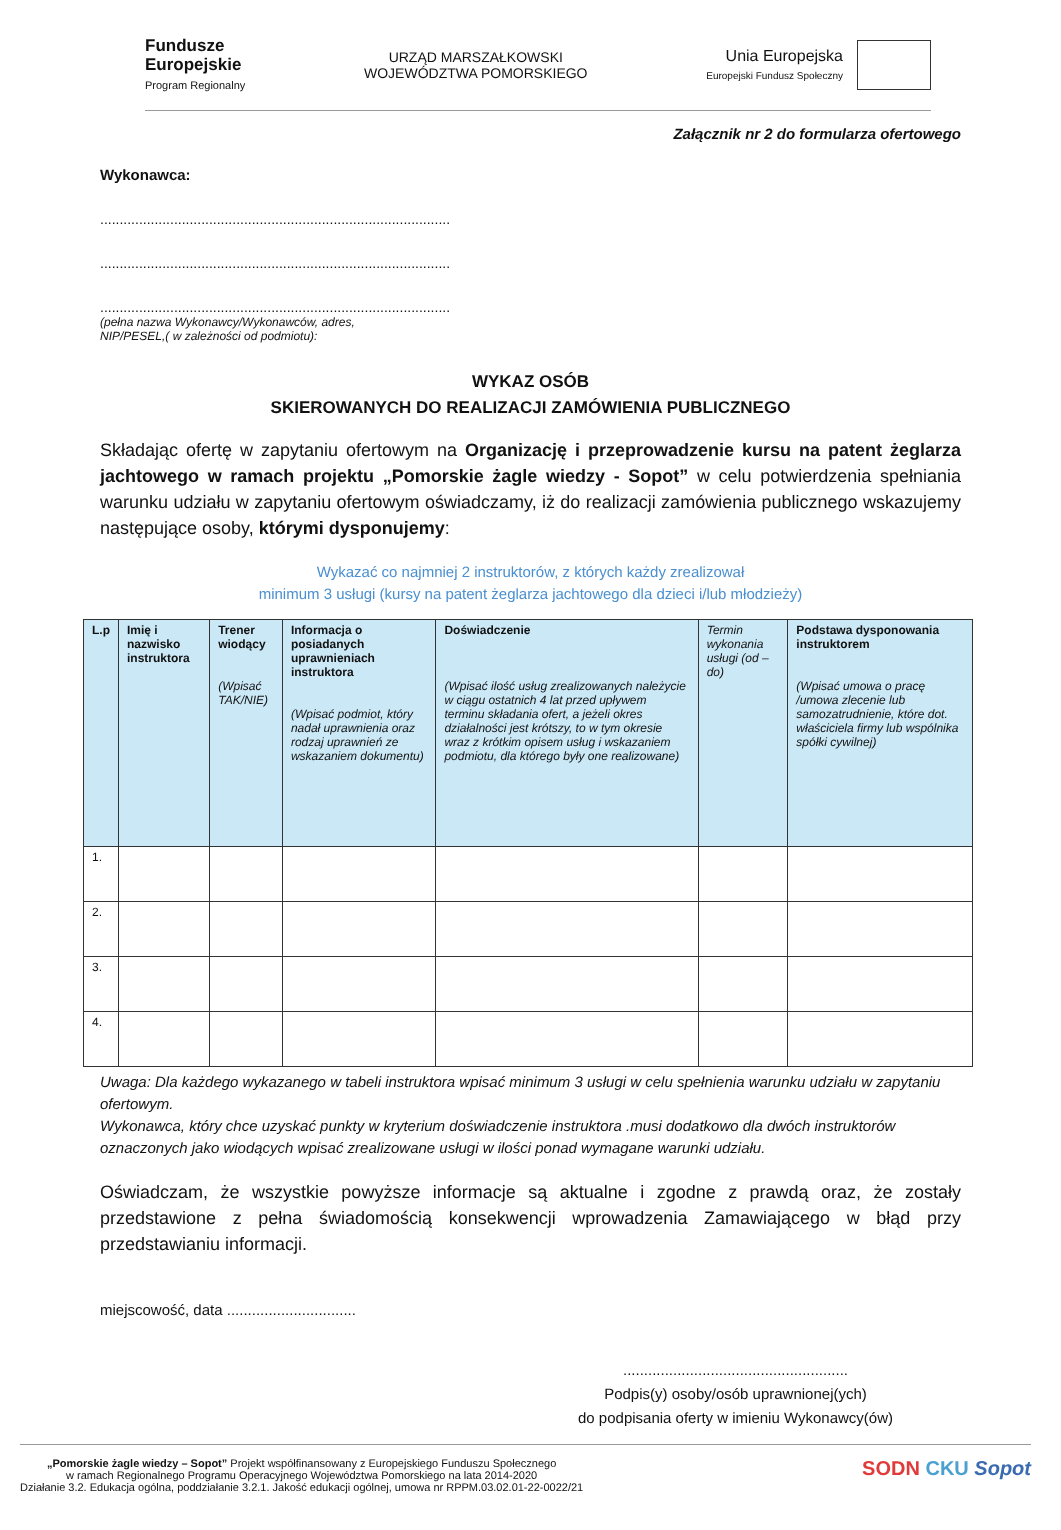Fundusze
Europejskie
Program Regionalny
URZĄD MARSZAŁKOWSKI
WOJEWÓDZTWA POMORSKIEGO
Unia Europejska
Europejski Fundusz Społeczny
Załącznik nr 2 do formularza ofertowego
Wykonawca:
..........................................................................................
..........................................................................................
..........................................................................................
(pełna nazwa Wykonawcy/Wykonawców, adres,
NIP/PESEL,( w zależności od podmiotu):
WYKAZ OSÓB
SKIEROWANYCH DO REALIZACJI ZAMÓWIENIA PUBLICZNEGO
Składając ofertę w zapytaniu ofertowym na Organizację i przeprowadzenie kursu na patent żeglarza jachtowego w ramach projektu „Pomorskie żagle wiedzy - Sopot” w celu potwierdzenia spełniania warunku udziału w zapytaniu ofertowym oświadczamy, iż do realizacji zamówienia publicznego wskazujemy następujące osoby, którymi dysponujemy:
Wykazać co najmniej 2 instruktorów, z których każdy zrealizował
minimum 3 usługi (kursy na patent żeglarza jachtowego dla dzieci i/lub młodzieży)
| L.p | Imię i nazwisko instruktora | Trener wiodący (Wpisać TAK/NIE) | Informacja o posiadanych uprawnieniach instruktora (Wpisać podmiot, który nadał uprawnienia oraz rodzaj uprawnień ze wskazaniem dokumentu) | Doświadczenie (Wpisać ilość usług zrealizowanych należycie w ciągu ostatnich 4 lat przed upływem terminu składania ofert, a jeżeli okres działalności jest krótszy, to w tym okresie wraz z krótkim opisem usług i wskazaniem podmiotu, dla którego były one realizowane) | Termin wykonania usługi (od – do) | Podstawa dysponowania instruktorem (Wpisać umowa o pracę /umowa zlecenie lub samozatrudnienie, które dot. właściciela firmy lub wspólnika spółki cywilnej) |
| --- | --- | --- | --- | --- | --- | --- |
| 1. | | | | | | |
| 2. | | | | | | |
| 3. | | | | | | |
| 4. | | | | | | |
Uwaga: Dla każdego wykazanego w tabeli instruktora wpisać minimum 3 usługi w celu spełnienia warunku udziału w zapytaniu ofertowym.
Wykonawca, który chce uzyskać punkty w kryterium doświadczenie instruktora .musi dodatkowo dla dwóch instruktorów oznaczonych jako wiodących wpisać zrealizowane usługi w ilości ponad wymagane warunki udziału.
Oświadczam, że wszystkie powyższe informacje są aktualne i zgodne z prawdą oraz, że zostały przedstawione z pełna świadomością konsekwencji wprowadzenia Zamawiającego w błąd przy przedstawianiu informacji.
miejscowość, data ...............................
......................................................
Podpis(y) osoby/osób uprawnionej(ych)
do podpisania oferty w imieniu Wykonawcy(ów)
„Pomorskie żagle wiedzy – Sopot” Projekt współfinansowany z Europejskiego Funduszu Społecznego
w ramach Regionalnego Programu Operacyjnego Województwa Pomorskiego na lata 2014-2020
Działanie 3.2. Edukacja ogólna, poddziałanie 3.2.1. Jakość edukacji ogólnej, umowa nr RPPM.03.02.01-22-0022/21
SODN CKU Sopot